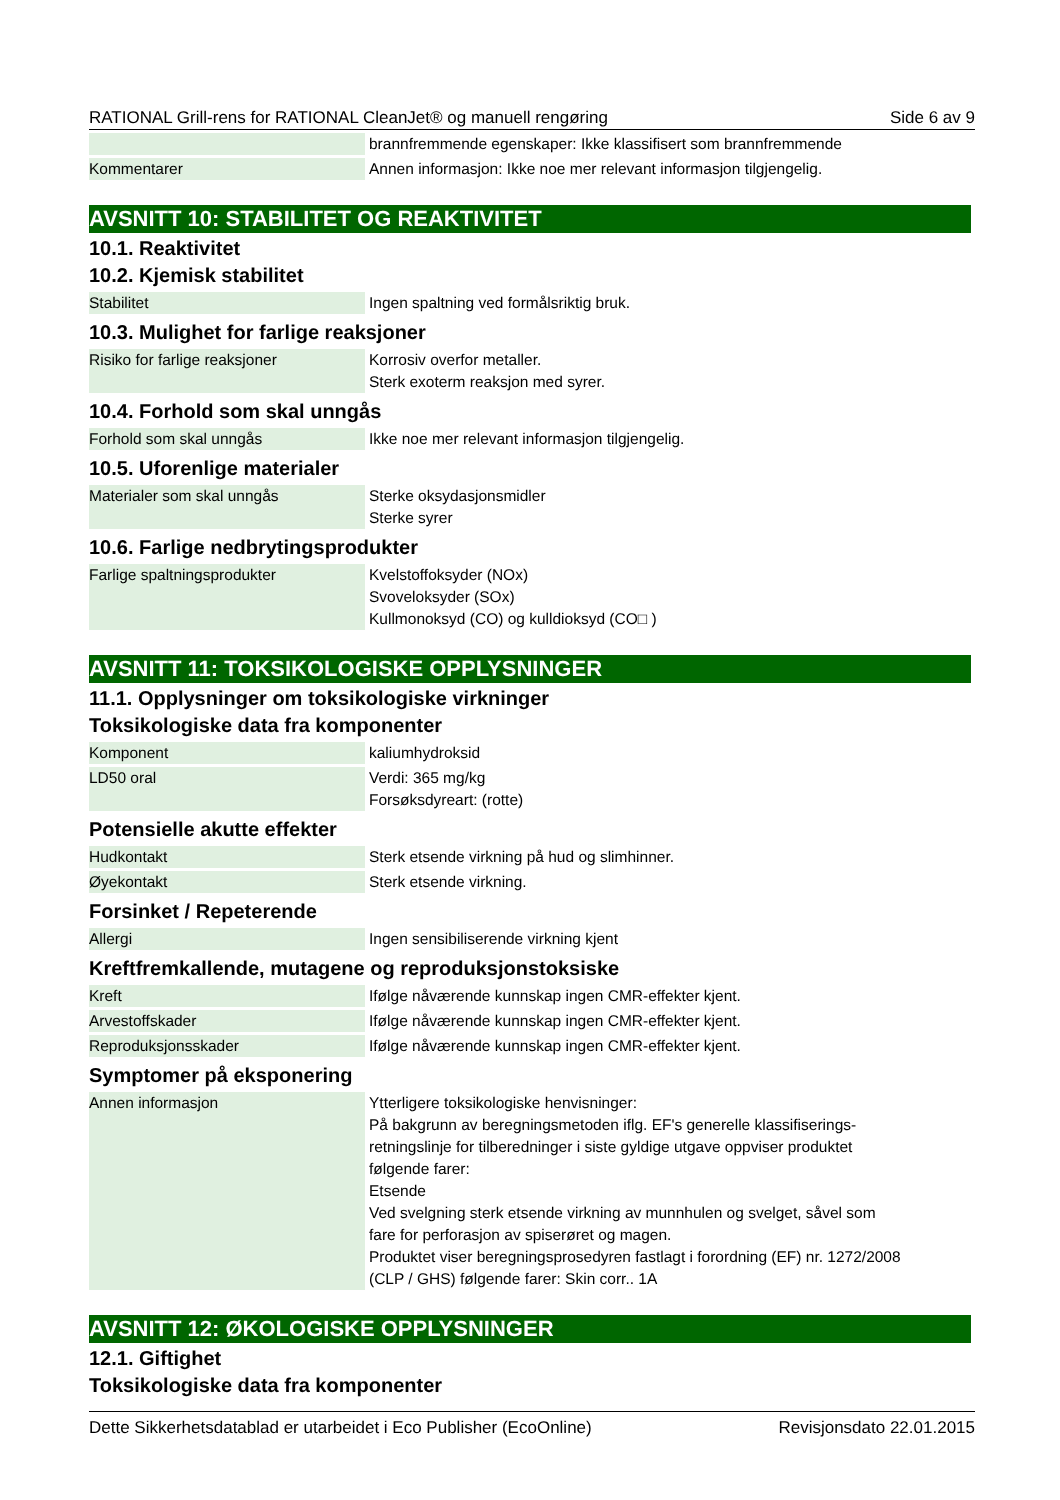RATIONAL Grill-rens for RATIONAL CleanJet® og manuell rengøring Side 6 av 9
| | brannfremmende egenskaper: Ikke klassifisert som brannfremmende |
| Kommentarer | Annen informasjon: Ikke noe mer relevant informasjon tilgjengelig. |
AVSNITT 10: STABILITET OG REAKTIVITET
10.1. Reaktivitet
10.2. Kjemisk stabilitet
| Stabilitet | Ingen spaltning ved formålsriktig bruk. |
10.3. Mulighet for farlige reaksjoner
| Risiko for farlige reaksjoner | Korrosiv overfor metaller. Sterk exoterm reaksjon med syrer. |
10.4. Forhold som skal unngås
| Forhold som skal unngås | Ikke noe mer relevant informasjon tilgjengelig. |
10.5. Uforenlige materialer
| Materialer som skal unngås | Sterke oksydasjonsmidler Sterke syrer |
10.6. Farlige nedbrytingsprodukter
| Farlige spaltningsprodukter | Kvelstoffoksyder (NOx) Svoveloksyder (SOx) Kullmonoksyd (CO) og kulldioksyd (CO□ ) |
AVSNITT 11: TOKSIKOLOGISKE OPPLYSNINGER
11.1. Opplysninger om toksikologiske virkninger
Toksikologiske data fra komponenter
| Komponent | kaliumhydroksid |
| LD50 oral | Verdi: 365 mg/kg Forsøksdyreart: (rotte) |
Potensielle akutte effekter
| Hudkontakt | Sterk etsende virkning på hud og slimhinner. |
| Øyekontakt | Sterk etsende virkning. |
Forsinket / Repeterende
| Allergi | Ingen sensibiliserende virkning kjent |
Kreftfremkallende, mutagene og reproduksjonstoksiske
| Kreft | Ifølge nåværende kunnskap ingen CMR-effekter kjent. |
| Arvestoffskader | Ifølge nåværende kunnskap ingen CMR-effekter kjent. |
| Reproduksjonsskader | Ifølge nåværende kunnskap ingen CMR-effekter kjent. |
Symptomer på eksponering
| Annen informasjon | Ytterligere toksikologiske henvisninger: På bakgrunn av beregningsmetoden iflg. EF's generelle klassifiserings- retningslinje for tilberedninger i siste gyldige utgave oppviser produktet følgende farer: Etsende Ved svelgning sterk etsende virkning av munnhulen og svelget, såvel som fare for perforasjon av spiserøret og magen. Produktet viser beregningsprosedyren fastlagt i forordning (EF) nr. 1272/2008 (CLP / GHS) følgende farer: Skin corr.. 1A |
AVSNITT 12: ØKOLOGISKE OPPLYSNINGER
12.1. Giftighet
Toksikologiske data fra komponenter
Dette Sikkerhetsdatablad er utarbeidet i Eco Publisher (EcoOnline) Revisjonsdato 22.01.2015